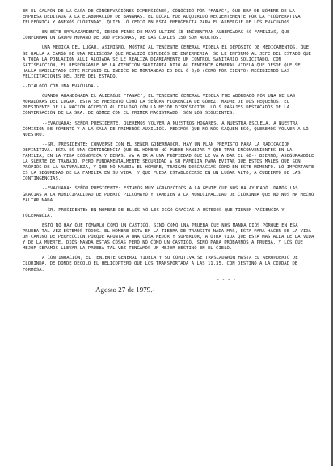EN EL GALPON DE LA CASA DE CONSERVACIONES DIMENSIONES, CONOCIDO POR "FANAC", QUE ERA DE NOMBRE DE LA EMPRESA DEDICADA A LA ELABORACION DE BANANAS. EL LOCAL FUE ADQUIRIDO RECIENTEMENTE POR LA "COOPERATIVA TELEFONICA Y ANEXOS CLORINDA", QUIEN LO CEDIO EN ESTA EMERGENCIA PARA EL ALBERGUE DE LOS EVACUADOS.
EN ESTE EMPLAZAMIENTO, DESDE FINES DE MAYO ULTIMO SE ENCUENTRAN ALBERGADAS 60 FAMILIAS, QUE CONFORMAN UN GRUPO HUMANO DE 300 PERSONAS, DE LAS CUALES 150 SON ADULTOS.
UNA MEDICA DEL LUGAR, ASIMISMO, MOSTRO AL TENIENTE GENERAL VIDELA EL DEPOSITO DE MEDICAMENTOS, QUE SE HALLA A CARGO DE UNA RELIGIOSA QUE REALIZO ESTUDIOS DE ENFERMERIA. SE LE INFORMO AL JEFE DEL ESTADO QUE A TODA LA POBLACION ALLI ALOJADA SE LE REALIZA DIARIAMENTE UN CONTROL SANITARIO SOLICITADO. CON SATISFACCION, EL RESPONSABLE DE LA ATENCION SANITARIA DIJO AL TENIENTE GENERAL VIDELA QUE DESDE QUE SE HALLA HABILITADO ESTE REFUGIO EL INDICE DE MORTANDAD ES DEL 0 0/0 (CERO POR CIENTO) RECIBIENDO LAS FELICITACIONES DEL JEFE DEL ESTADO.
--DIALOGO CON UNA EVACUADA--
CUANDO ABANDONABA EL ALBERGUE "FANAC", EL TENIENTE GENERAL VIDELA FUE ABORDADO POR UNA DE LAS MORADORAS DEL LUGAR. ESTA SE PRESENTO COMO LA SEÑORA FLORENCIA DE GOMEZ, MADRE DE DOS PEQUEÑOS. EL PRESIDENTE DE LA NACION ACCEDIO AL DIALOGO CON LA MEJOR DISPOSICION. LO S PASAJES DESTACADOS DE LA CONVERSACION DE LA SRA. DE GOMEZ CON EL PRIMER MAGISTRADO, SON LOS SIGUIENTES:
--EVACUADA: SEÑOR PRESIDENTE, QUEREMOS VOLVER A NUESTROS HOGARES, A NUESTRA ESCUELA, A NUESTRA COMISION DE FOMENTO Y A LA SALA DE PRIMEROS AUXILIOS. PEDIMOS QUE NO NOS SAQUEN ESO, QUEREMOS VOLVER A LO NUESTRO.
--SR. PRESIDENTE: CONVERSE CON EL SEÑOR GOBERNADOR, HAY UN PLAN PREVISTO PARA LA RADICACION DEFINITIVA. ESTA ES UNA CONTINGENCIA QUE EL HOMBRE NO PUEDE MANEJAR Y QUE TRAE INCONVENIENTES EN LA FAMILIA, EN LA VIDA ECONOMICA Y DEMAS. VA A IR A UNA PROPIEDAD QUE LE VA A DAR EL GO-- BIERNO, ASEGURANDOLE LA SUERTE DE TRABAJO, PERO FUNDAMENTALMENTE SEGURIDAD A SU FAMILIA PARA EVITAR QUE ESTOS MALES QUE SON PROPIOS DE LA NATURALEZA, Y QUE NO MANEJA EL HOMBRE, TRAIGAN DESGRACIAS COMO EN ESTE MOMENTO. LO IMPORTANTE ES LA SEGURIDAD DE LA FAMILIA EN SU VIDA, Y QUE PUEDA ESTABLECERSE EN UN LUGAR ALTO, A CUBIERTO DE LAS CONTINGENCIAS.
--EVACUADA: SEÑOR PRESIDENTE: ESTAMOS MUY AGRADECIDOS A LA GENTE QUE NOS HA AYUDADO. DAMOS LAS GRACIAS A LA MUNICIPALIDAD DE PUERTO PILCOMAYO Y TAMBIEN A LA MUNICIPALIDAD DE CLORINDA QUE NO NOS HA HECHO FALTAR NADA.
--SR. PRESIDENTE: EN NOMBRE DE ELLOS YO LES DIGO GRACIAS A USTEDES QUE TIENEN PACIENCIA Y TOLERANCIA.
ESTO NO HAY QUE TOMARLO COMO UN CASTIGO, SINO COMO UNA PRUEBA QUE NOS MANDA DIOS PORQUE EN ESA PRUEBA TAL VEZ ESTEMOS TODOS. EL HOMBRE ESTA EN LA TIERRA DE TRANSITO NADA MAS, ESTA PARA HACER DE LA VIDA UN CAMINO DE PERFECCION PORQUE APUNTA A UNA COSA MEJOR Y SUPERIOR, A OTRA VIDA QUE ESTA MAS ALLA DE LA VIDA Y DE LA MUERTE. DIOS MANDA ESTAS COSAS PERO NO COMO UN CASTIGO, SINO PARA PROBARNOS A PRUEBA, Y LOS QUE MEJOR SEPAMOS LLEVAR LA PRUEBA TAL VEZ TENGAMOS UN MEJOR DESTINO EN EL CIELO.
A CONTINUACION, EL TENIENTE GENERAL VIDELA Y SU COMITIVA SE TRASLADARON HASTA EL AEROPUERTO DE CLORINDA, DE DONDE DECOLO EL HELICOPTERO QUE LOS TRANSPORTADA A LAS 11,35, CON DESTINO A LA CIUDAD DE FORMOSA.
- - - -
Agosto 27 de 1979.-